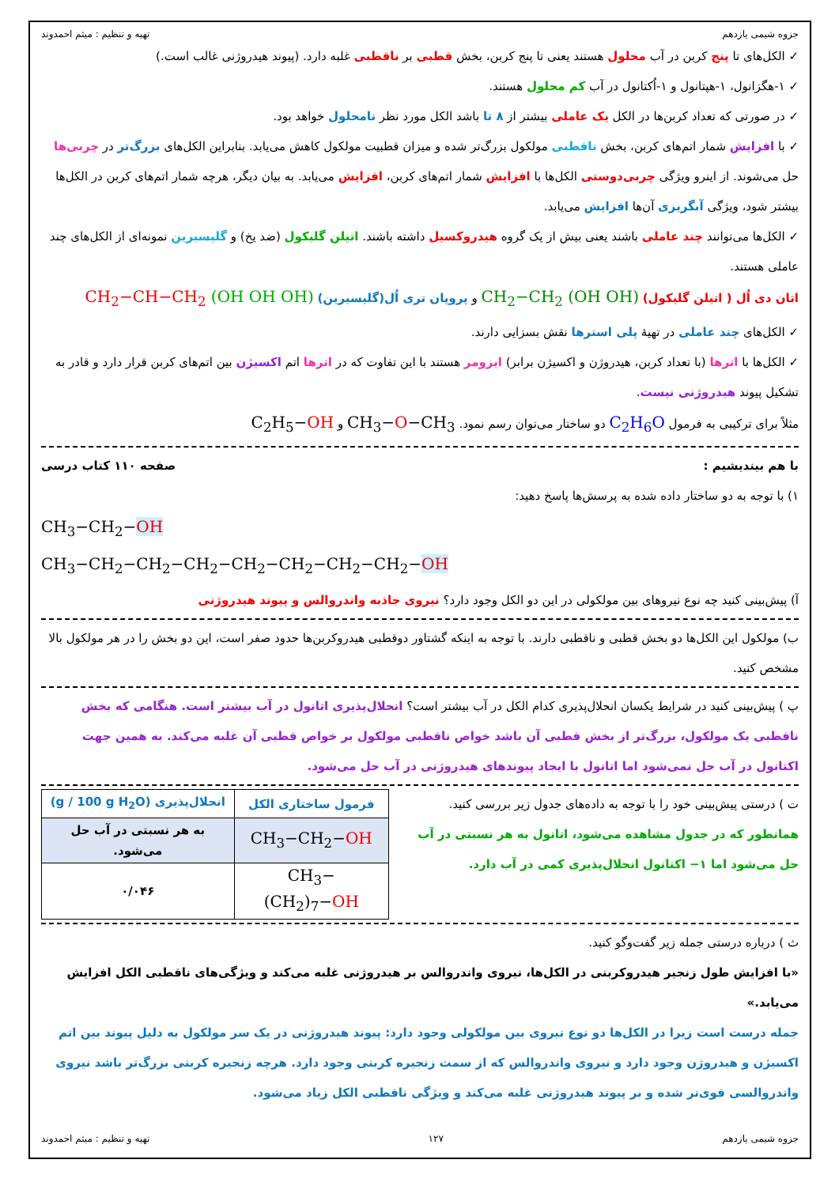جزوه شیمی یازدهم تهیه و تنظیم : میثم احمدوند
✓ الکل‌های تا پنج کربن در آب محلول هستند یعنی تا پنج کربن، بخش قطبی بر ناقطبی غلبه دارد. (پیوند هیدروژنی غالب است.)
✓ ۱-هگزانول، ۱-هپتانول و ۱-اُکتانول در آب کم محلول هستند.
✓ در صورتی که تعداد کربن‌ها در الکل یک عاملی بیشتر از ۸ تا باشد الکل مورد نظر نامحلول خواهد بود.
✓ با افزایش شمار اتم‌های کربن، بخش ناقطبی مولکول بزرگ‌تر شده و میزان قطبیت مولکول کاهش می‌یابد. بنابراین الکل‌های بزرگ‌تر در چربی‌ها حل می‌شوند. از اینرو ویژگی چربی‌دوستی الکل‌ها با افزایش شمار اتم‌های کربن، افزایش می‌یابد. به بیان دیگر، هرچه شمار اتم‌های کربن در الکل‌ها بیشتر شود، ویژگی آبگریزی آن‌ها افزایش می‌یابد.
✓ الکل‌ها می‌توانند چند عاملی باشند یعنی بیش از یک گروه هیدروکسیل داشته باشند. اتیلن گلیکول (ضد یخ) و گلیسیرین نمونه‌ای از الکل‌های چند عاملی هستند.
اتان دی اُل ( اتیلن گلیکول) CH<sub>2</sub>−CH<sub>2</sub> (OH OH) و پروپان تری اُل(گلیسیرین) CH<sub>2</sub>−CH−CH<sub>2</sub> (OH OH OH)
✓ الکل‌های چند عاملی در تهیهٔ پلی استرها نقش بسزایی دارند.
✓ الکل‌ها با اترها (با تعداد کربن، هیدروژن و اکسیژن برابر) ایزومر هستند با این تفاوت که در اترها اتم اکسیژن بین اتم‌های کربن قرار دارد و قادر به تشکیل پیوند هیدروژنی نیست.
مثلاً برای ترکیبی به فرمول C<sub>2</sub>H<sub>6</sub>O دو ساختار می‌توان رسم نمود. CH<sub>3</sub>−O−CH<sub>3</sub> و C<sub>2</sub>H<sub>5</sub>−OH
با هم بیندیشیم : صفحه ۱۱۰ کتاب درسی
۱) با توجه به دو ساختار داده شده به پرسش‌ها پاسخ دهید:
CH<sub>3</sub>−CH<sub>2</sub>−OH
CH<sub>3</sub>−CH<sub>2</sub>−CH<sub>2</sub>−CH<sub>2</sub>−CH<sub>2</sub>−CH<sub>2</sub>−CH<sub>2</sub>−CH<sub>2</sub>−OH
آ) پیش‌بینی کنید چه نوع نیروهای بین مولکولی در این دو الکل وجود دارد؟ نیروی جاذبه واندروالس و پیوند هیدروژنی
ب) مولکول این الکل‌ها دو بخش قطبی و ناقطبی دارند. با توجه به اینکه گشتاور دوقطبی هیدروکربن‌ها حدود صفر است، این دو بخش را در هر مولکول بالا مشخص کنید.
پ ) پیش‌بینی کنید در شرایط یکسان انحلال‌پذیری کدام الکل در آب بیشتر است؟ انحلال‌پذیری اتانول در آب بیشتر است. هنگامی که بخش ناقطبی یک مولکول، بزرگ‌تر از بخش قطبی آن باشد خواص ناقطبی مولکول بر خواص قطبی آن غلبه می‌کند. به همین جهت اکتانول در آب حل نمی‌شود اما اتانول با ایجاد پیوندهای هیدروژنی در آب حل می‌شود.
ت ) درستی پیش‌بینی خود را با توجه به داده‌های جدول زیر بررسی کنید.
همانطور که در جدول مشاهده می‌شود، اتانول به هر نسبتی در آب حل می‌شود اما ۱− اکتانول انحلال‌پذیری کمی در آب دارد.
| فرمول ساختاری الکل | انحلال‌پذیری (g / 100 g H<sub>2</sub>O) |
| --- | --- |
| CH<sub>3</sub>−CH<sub>2</sub>− OH | به هر نسبتی در آب حل می‌شود. |
| CH<sub>3</sub>−(CH<sub>2</sub>)<sub>7</sub>− OH | ۰/۰۴۶ |
ث ) درباره درستی جمله زیر گفت‌وگو کنید.
«با افزایش طول زنجیر هیدروکربنی در الکل‌ها، نیروی واندروالس بر هیدروژنی غلبه می‌کند و ویژگی‌های ناقطبی الکل افزایش می‌یابد.»
جمله درست است زیرا در الکل‌ها دو نوع نیروی بین مولکولی وجود دارد: پیوند هیدروژنی در یک سر مولکول به دلیل پیوند بین اتم اکسیژن و هیدروژن وجود دارد و نیروی واندروالس که از سمت زنجیره کربنی وجود دارد. هرچه زنجیره کربنی بزرگ‌تر باشد نیروی واندروالسی قوی‌تر شده و بر پیوند هیدروژنی غلبه می‌کند و ویژگی ناقطبی الکل زیاد می‌شود.
جزوه شیمی یازدهم ۱۲۷ تهیه و تنظیم : میثم احمدوند